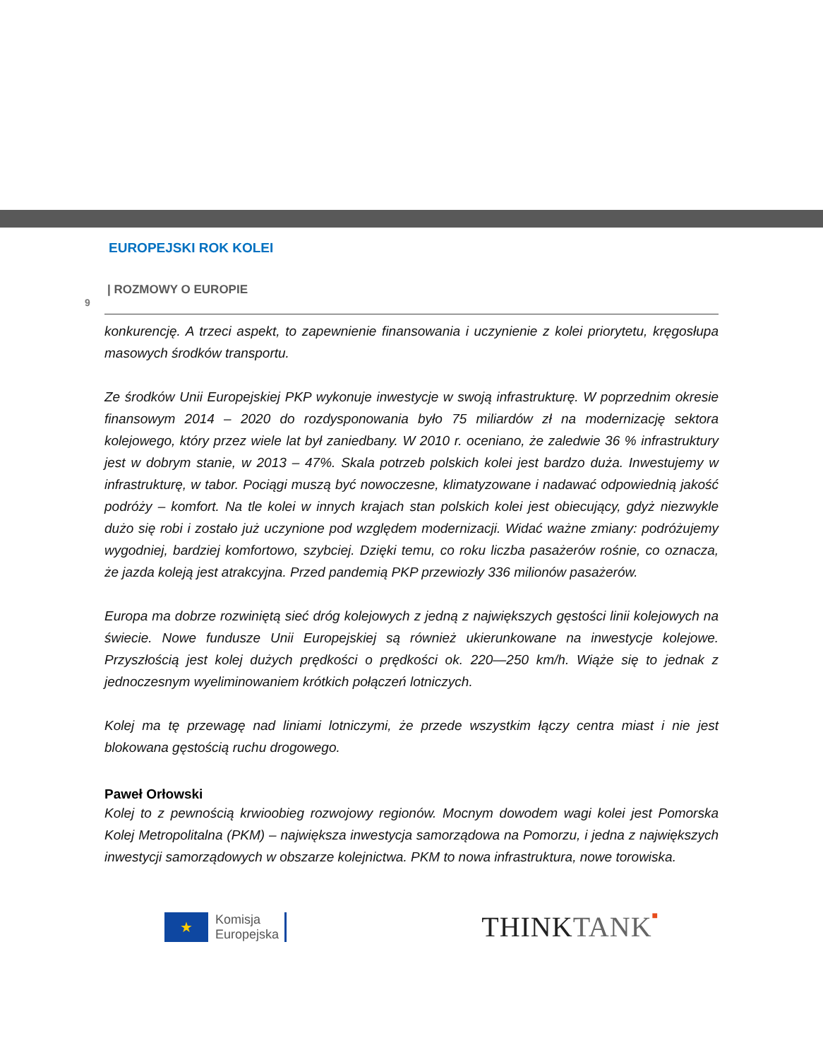EUROPEJSKI ROK KOLEI
| ROZMOWY O EUROPIE
9
konkurencję. A trzeci aspekt, to zapewnienie finansowania i uczynienie z kolei priorytetu, kręgosłupa masowych środków transportu.
Ze środków Unii Europejskiej PKP wykonuje inwestycje w swoją infrastrukturę. W poprzednim okresie finansowym 2014 – 2020 do rozdysponowania było 75 miliardów zł na modernizację sektora kolejowego, który przez wiele lat był zaniedbany. W 2010 r. oceniano, że zaledwie 36 % infrastruktury jest w dobrym stanie, w 2013 – 47%. Skala potrzeb polskich kolei jest bardzo duża. Inwestujemy w infrastrukturę, w tabor. Pociągi muszą być nowoczesne, klimatyzowane i nadawać odpowiednią jakość podróży – komfort. Na tle kolei w innych krajach stan polskich kolei jest obiecujący, gdyż niezwykle dużo się robi i zostało już uczynione pod względem modernizacji. Widać ważne zmiany: podróżujemy wygodniej, bardziej komfortowo, szybciej. Dzięki temu, co roku liczba pasażerów rośnie, co oznacza, że jazda koleją jest atrakcyjna. Przed pandemią PKP przewiozły 336 milionów pasażerów.
Europa ma dobrze rozwiniętą sieć dróg kolejowych z jedną z największych gęstości linii kolejowych na świecie. Nowe fundusze Unii Europejskiej są również ukierunkowane na inwestycje kolejowe. Przyszłością jest kolej dużych prędkości o prędkości ok. 220—250 km/h. Wiąże się to jednak z jednoczesnym wyeliminowaniem krótkich połączeń lotniczych.
Kolej ma tę przewagę nad liniami lotniczymi, że przede wszystkim łączy centra miast i nie jest blokowana gęstością ruchu drogowego.
Paweł Orłowski
Kolej to z pewnością krwioobieg rozwojowy regionów. Mocnym dowodem wagi kolei jest Pomorska Kolej Metropolitalna (PKM) – największa inwestycja samorządowa na Pomorzu, i jedna z największych inwestycji samorządowych w obszarze kolejnictwa. PKM to nowa infrastruktura, nowe torowiska.
★
Komisja
Europejska
THINK TANK■